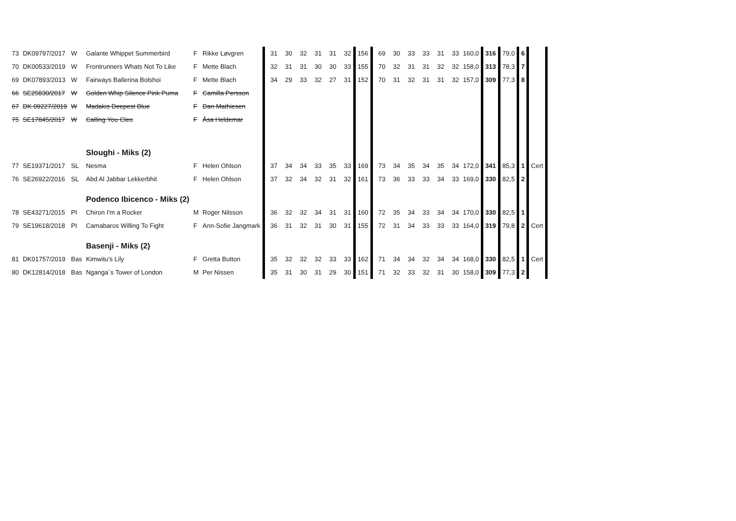| 73 | DK09797/2017 | W | Galante Whippet Summerbird | F | Rikke Løvgren | 31 | 30 | 32 | 31 | 31 | 32 | 156 | 69 | 30 | 33 | 33 | 31 | 33 | 160,0 | 316 | 79,0 | 6 | | |
| 70 | DK00533/2019 | W | Frontrunners Whats Not To Like | F | Mette Blach | 32 | 31 | 31 | 30 | 30 | 33 | 155 | 70 | 32 | 31 | 31 | 32 | 32 | 158,0 | 313 | 78,3 | 7 | | |
| 69 | DK07893/2013 | W | Fairways Ballerina Bolshoi | F | Mette Blach | 34 | 29 | 33 | 32 | 27 | 31 | 152 | 70 | 31 | 32 | 31 | 31 | 32 | 157,0 | 309 | 77,3 | 8 | | |
| 66 | SE25830/2017 | W | Golden Whip Silence Pink Puma | F | Camilla Persson | | | | | | | | | | | | | | | | | | | |
| 67 | DK 09227/2019 | W | Madakis Deepest Blue | F | Dan Mathiesen | | | | | | | | | | | | | | | | | | | |
| 75 | SE17845/2017 | W | Calling You Cleo | F | Åsa Heldemar | | | | | | | | | | | | | | | | | | | |
| | | | Sloughi - Miks (2) | | | | | | | | | | | | | | | | | | | | | |
| 77 | SE19371/2017 | SL | Nesma | F | Helen Ohlson | 37 | 34 | 34 | 33 | 35 | 33 | 169 | 73 | 34 | 35 | 34 | 35 | 34 | 172,0 | 341 | 85,3 | 1 | Cert | |
| 76 | SE26922/2016 | SL | Abd Al Jabbar Lekkerbhit | F | Helen Ohlson | 37 | 32 | 34 | 32 | 31 | 32 | 161 | 73 | 36 | 33 | 33 | 34 | 33 | 169,0 | 330 | 82,5 | 2 | | |
| | | | Podenco Ibicenco - Miks (2) | | | | | | | | | | | | | | | | | | | | | |
| 78 | SE43271/2015 | PI | Chiron I'm a Rocker | M | Roger Nilsson | 36 | 32 | 32 | 34 | 31 | 31 | 160 | 72 | 35 | 34 | 33 | 34 | 34 | 170,0 | 330 | 82,5 | 1 | | |
| 79 | SE19618/2018 | PI | Camabaros Willing To Fight | F | Ann-Sofie Jangmark | 36 | 31 | 32 | 31 | 30 | 31 | 155 | 72 | 31 | 34 | 33 | 33 | 33 | 164,0 | 319 | 79,8 | 2 | Cert | |
| | | | Basenji - Miks (2) | | | | | | | | | | | | | | | | | | | | | |
| 81 | DK01757/2019 | Bas | Kimwitu's Lily | F | Gretta Button | 35 | 32 | 32 | 32 | 33 | 33 | 162 | 71 | 34 | 34 | 32 | 34 | 34 | 168,0 | 330 | 82,5 | 1 | Cert | |
| 80 | DK12814/2018 | Bas | Nganga´s Tower of London | M | Per Nissen | 35 | 31 | 30 | 31 | 29 | 30 | 151 | 71 | 32 | 33 | 32 | 31 | 30 | 158,0 | 309 | 77,3 | 2 | | |